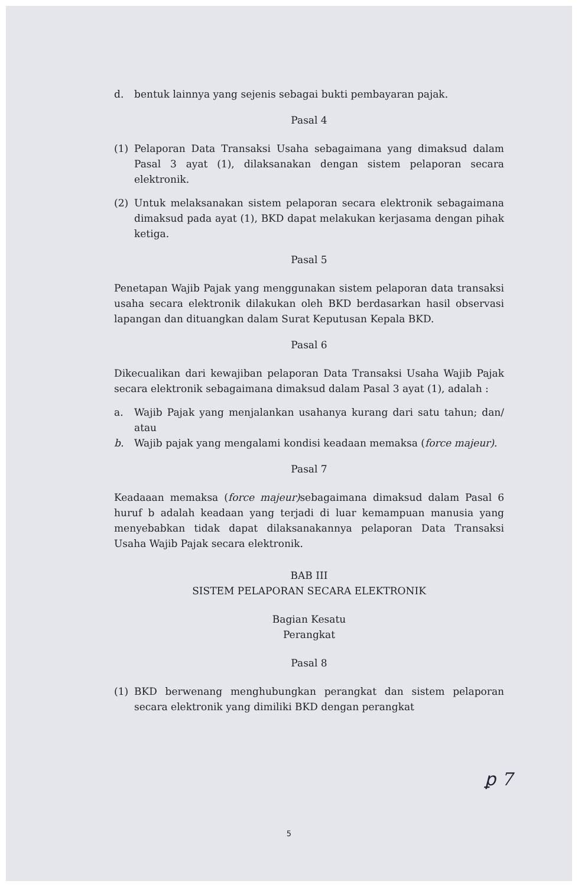d. bentuk lainnya yang sejenis sebagai bukti pembayaran pajak.
Pasal 4
(1) Pelaporan Data Transaksi Usaha sebagaimana yang dimaksud dalam Pasal 3 ayat (1), dilaksanakan dengan sistem pelaporan secara elektronik.
(2) Untuk melaksanakan sistem pelaporan secara elektronik sebagaimana dimaksud pada ayat (1), BKD dapat melakukan kerjasama dengan pihak ketiga.
Pasal 5
Penetapan Wajib Pajak yang menggunakan sistem pelaporan data transaksi usaha secara elektronik dilakukan oleh BKD berdasarkan hasil observasi lapangan dan dituangkan dalam Surat Keputusan Kepala BKD.
Pasal 6
Dikecualikan dari kewajiban pelaporan Data Transaksi Usaha Wajib Pajak secara elektronik sebagaimana dimaksud dalam Pasal 3 ayat (1), adalah :
a. Wajib Pajak yang menjalankan usahanya kurang dari satu tahun; dan/ atau
b. Wajib pajak yang mengalami kondisi keadaan memaksa (force majeur).
Pasal 7
Keadaaan memaksa (force majeur) sebagaimana dimaksud dalam Pasal 6 huruf b adalah keadaan yang terjadi di luar kemampuan manusia yang menyebabkan tidak dapat dilaksanakannya pelaporan Data Transaksi Usaha Wajib Pajak secara elektronik.
BAB III
SISTEM PELAPORAN SECARA ELEKTRONIK
Bagian Kesatu
Perangkat
Pasal 8
(1) BKD berwenang menghubungkan perangkat dan sistem pelaporan secara elektronik yang dimiliki BKD dengan perangkat
ꝑ 7
5